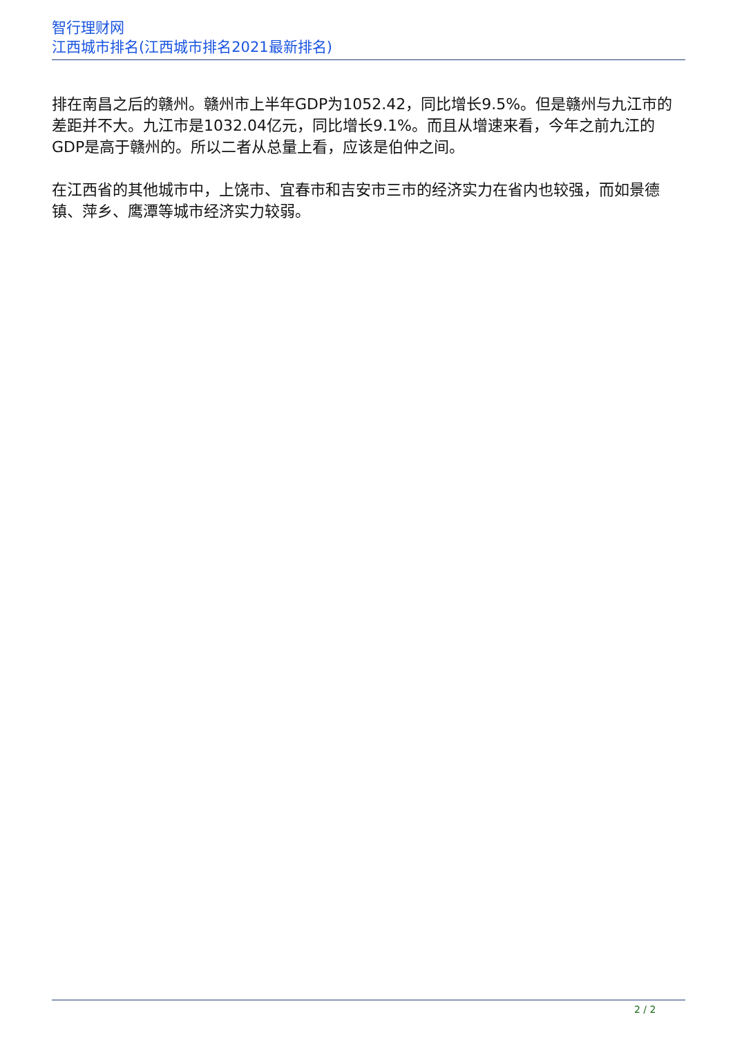智行理财网
江西城市排名(江西城市排名2021最新排名)
排在南昌之后的赣州。赣州市上半年GDP为1052.42，同比增长9.5%。但是赣州与九江市的差距并不大。九江市是1032.04亿元，同比增长9.1%。而且从增速来看，今年之前九江的GDP是高于赣州的。所以二者从总量上看，应该是伯仲之间。
在江西省的其他城市中，上饶市、宜春市和吉安市三市的经济实力在省内也较强，而如景德镇、萍乡、鹰潭等城市经济实力较弱。
2 / 2